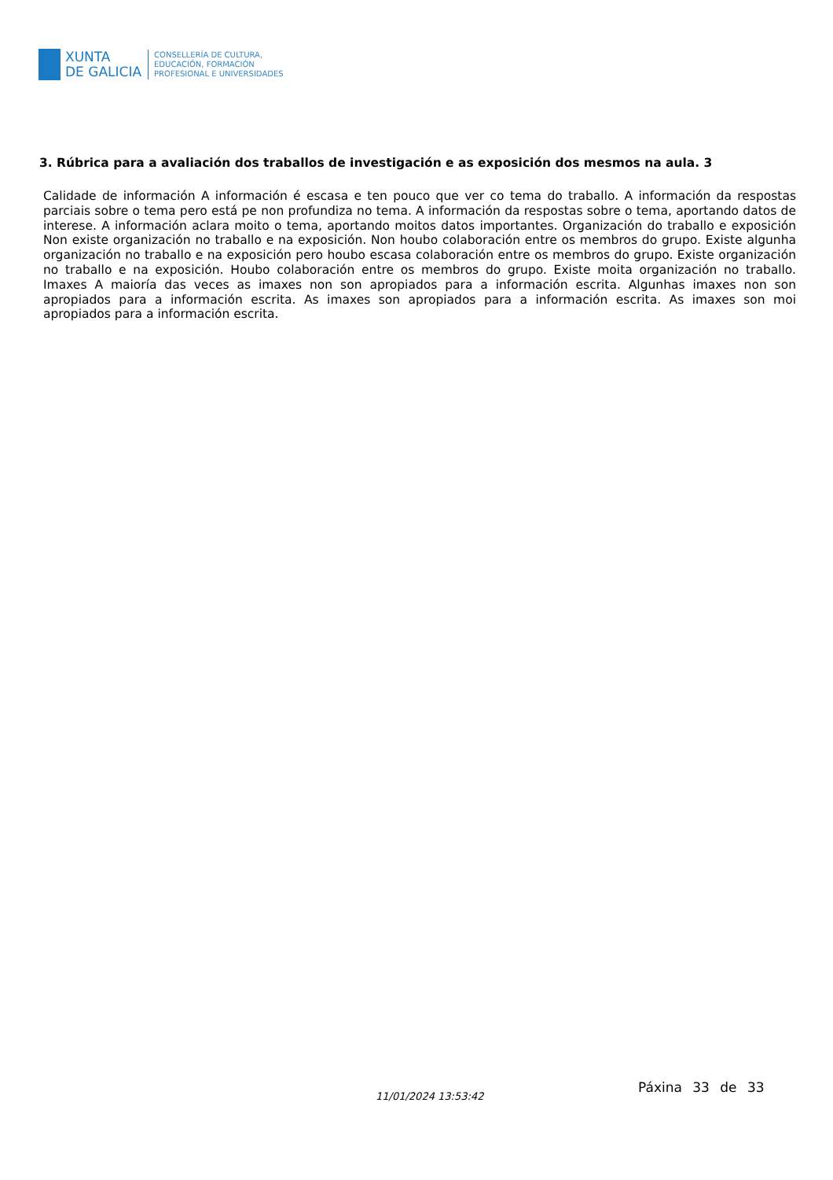XUNTA
DE GALICIA
CONSELLERÍA DE CULTURA,
EDUCACIÓN, FORMACIÓN
PROFESIONAL E UNIVERSIDADES
3. Rúbrica para a avaliación dos traballos de investigación e as exposición dos mesmos na aula. 3
Calidade de información A información é escasa e ten pouco que ver co tema do traballo. A información da respostas parciais sobre o tema pero está pe non profundiza no tema. A información da respostas sobre o tema, aportando datos de interese. A información aclara moito o tema, aportando moitos datos importantes. Organización do traballo e exposición Non existe organización no traballo e na exposición. Non houbo colaboración entre os membros do grupo. Existe algunha organización no traballo e na exposición pero houbo escasa colaboración entre os membros do grupo. Existe organización no traballo e na exposición. Houbo colaboración entre os membros do grupo. Existe moita organización no traballo. Imaxes A maioría das veces as imaxes non son apropiados para a información escrita. Algunhas imaxes non son apropiados para a información escrita. As imaxes son apropiados para a información escrita. As imaxes son moi apropiados para a información escrita.
11/01/2024 13:53:42
Páxina 33 de 33